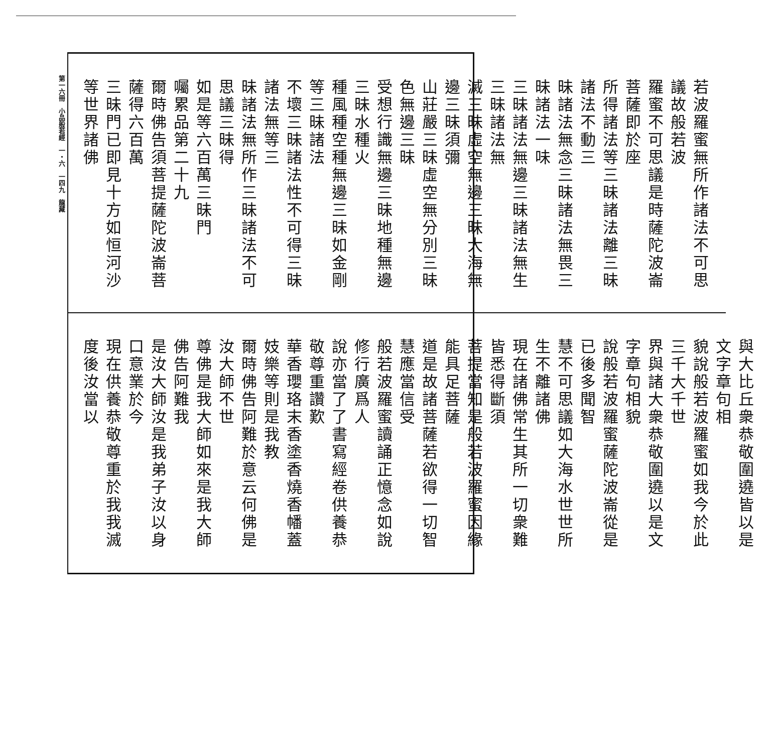第一六冊　小品般若經　一・六　一四九　龍藏
若波羅蜜無所作諸法不可思議故般若波
羅蜜不可思議是時薩陀波崙菩薩即於座
所得諸法等三昧諸法離三昧諸法不動三
昧諸法無念三昧諸法無畏三昧諸法一味
三昧諸法無邊三昧諸法無生三昧諸法無
滅三昧虛空無邊三昧大海無邊三昧須彌
山莊嚴三昧虛空無分別三昧色無邊三昧
受想行識無邊三昧地種無邊三昧水種火
種風種空種無邊三昧如金剛等三昧諸法
不壞三昧諸法性不可得三昧諸法無等三
昧諸法無所作三昧諸法不可思議三昧得
如是等六百萬三昧門
囑累品第二十九
爾時佛告須菩提薩陀波崙菩薩得六百萬
三昧門已即見十方如恒河沙等世界諸佛
與大比丘衆恭敬圍遶皆以是文字章句相
貌說般若波羅蜜如我今於此三千大千世
界與諸大衆恭敬圍遶以是文字章句相貌
說般若波羅蜜薩陀波崙從是已後多聞智
慧不可思議如大海水世世所生不離諸佛
現在諸佛常生其所一切衆難皆悉得斷須
菩提當知是般若波羅蜜因緣能具足菩薩
道是故諸菩薩若欲得一切智慧應當信受
般若波羅蜜讀誦正憶念如說修行廣爲人
說亦當了了書寫經卷供養恭敬尊重讚歎
華香瓔珞末香塗香燒香幡蓋妓樂等則是我教
爾時佛告阿難於意云何佛是汝大師不世
尊佛是我大師如來是我大師佛告阿難我
是汝大師汝是我弟子汝以身口意業於今
現在供養恭敬尊重於我我滅度後汝當以